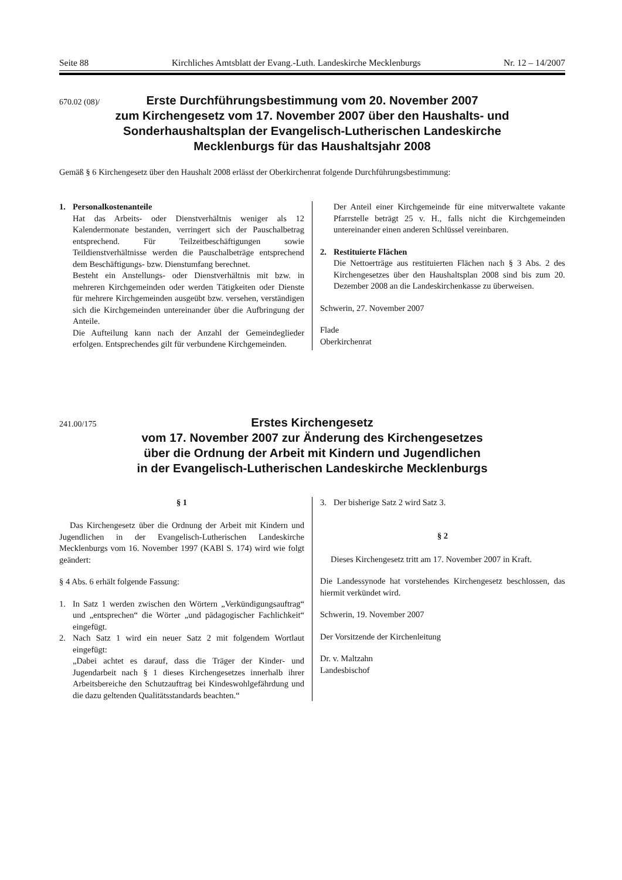Seite 88 Kirchliches Amtsblatt der Evang.-Luth. Landeskirche Mecklenburgs Nr. 12 – 14/2007
670.02 (08)/
Erste Durchführungsbestimmung vom 20. November 2007
zum Kirchengesetz vom 17. November 2007 über den Haushalts- und
Sonderhaushaltsplan der Evangelisch-Lutherischen Landeskirche
Mecklenburgs für das Haushaltsjahr 2008
Gemäß § 6 Kirchengesetz über den Haushalt 2008 erlässt der Oberkirchenrat folgende Durchführungsbestimmung:
1. Personalkostenanteile
Hat das Arbeits- oder Dienstverhältnis weniger als 12 Kalendermonate bestanden, verringert sich der Pauschalbetrag entsprechend. Für Teilzeitbeschäftigungen sowie Teildienstverhältnisse werden die Pauschalbeträge entsprechend dem Beschäftigungs- bzw. Dienstumfang berechnet.
Besteht ein Anstellungs- oder Dienstverhältnis mit bzw. in mehreren Kirchgemeinden oder werden Tätigkeiten oder Dienste für mehrere Kirchgemeinden ausgeübt bzw. versehen, verständigen sich die Kirchgemeinden untereinander über die Aufbringung der Anteile.
Die Aufteilung kann nach der Anzahl der Gemeindeglieder erfolgen. Entsprechendes gilt für verbundene Kirchgemeinden.
Der Anteil einer Kirchgemeinde für eine mitverwaltete vakante Pfarrstelle beträgt 25 v. H., falls nicht die Kirchgemeinden untereinander einen anderen Schlüssel vereinbaren.
2. Restituierte Flächen
Die Nettoerträge aus restituierten Flächen nach § 3 Abs. 2 des Kirchengesetzes über den Haushaltsplan 2008 sind bis zum 20. Dezember 2008 an die Landeskirchenkasse zu überweisen.
Schwerin, 27. November 2007
Flade
Oberkirchenrat
241.00/175
Erstes Kirchengesetz
vom 17. November 2007 zur Änderung des Kirchengesetzes
über die Ordnung der Arbeit mit Kindern und Jugendlichen
in der Evangelisch-Lutherischen Landeskirche Mecklenburgs
§ 1
Das Kirchengesetz über die Ordnung der Arbeit mit Kindern und Jugendlichen in der Evangelisch-Lutherischen Landeskirche Mecklenburgs vom 16. November 1997 (KABl S. 174) wird wie folgt geändert:
§ 4 Abs. 6 erhält folgende Fassung:
1. In Satz 1 werden zwischen den Wörtern „Verkündigungsauftrag“ und „entsprechen“ die Wörter „und pädagogischer Fachlichkeit“ eingefügt.
2. Nach Satz 1 wird ein neuer Satz 2 mit folgendem Wortlaut eingefügt:
„Dabei achtet es darauf, dass die Träger der Kinder- und Jugendarbeit nach § 1 dieses Kirchengesetzes innerhalb ihrer Arbeitsbereiche den Schutzauftrag bei Kindeswohlgefährdung und die dazu geltenden Qualitätsstandards beachten.“
3. Der bisherige Satz 2 wird Satz 3.
§ 2
Dieses Kirchengesetz tritt am 17. November 2007 in Kraft.
Die Landessynode hat vorstehendes Kirchengesetz beschlossen, das hiermit verkündet wird.
Schwerin, 19. November 2007
Der Vorsitzende der Kirchenleitung
Dr. v. Maltzahn
Landesbischof